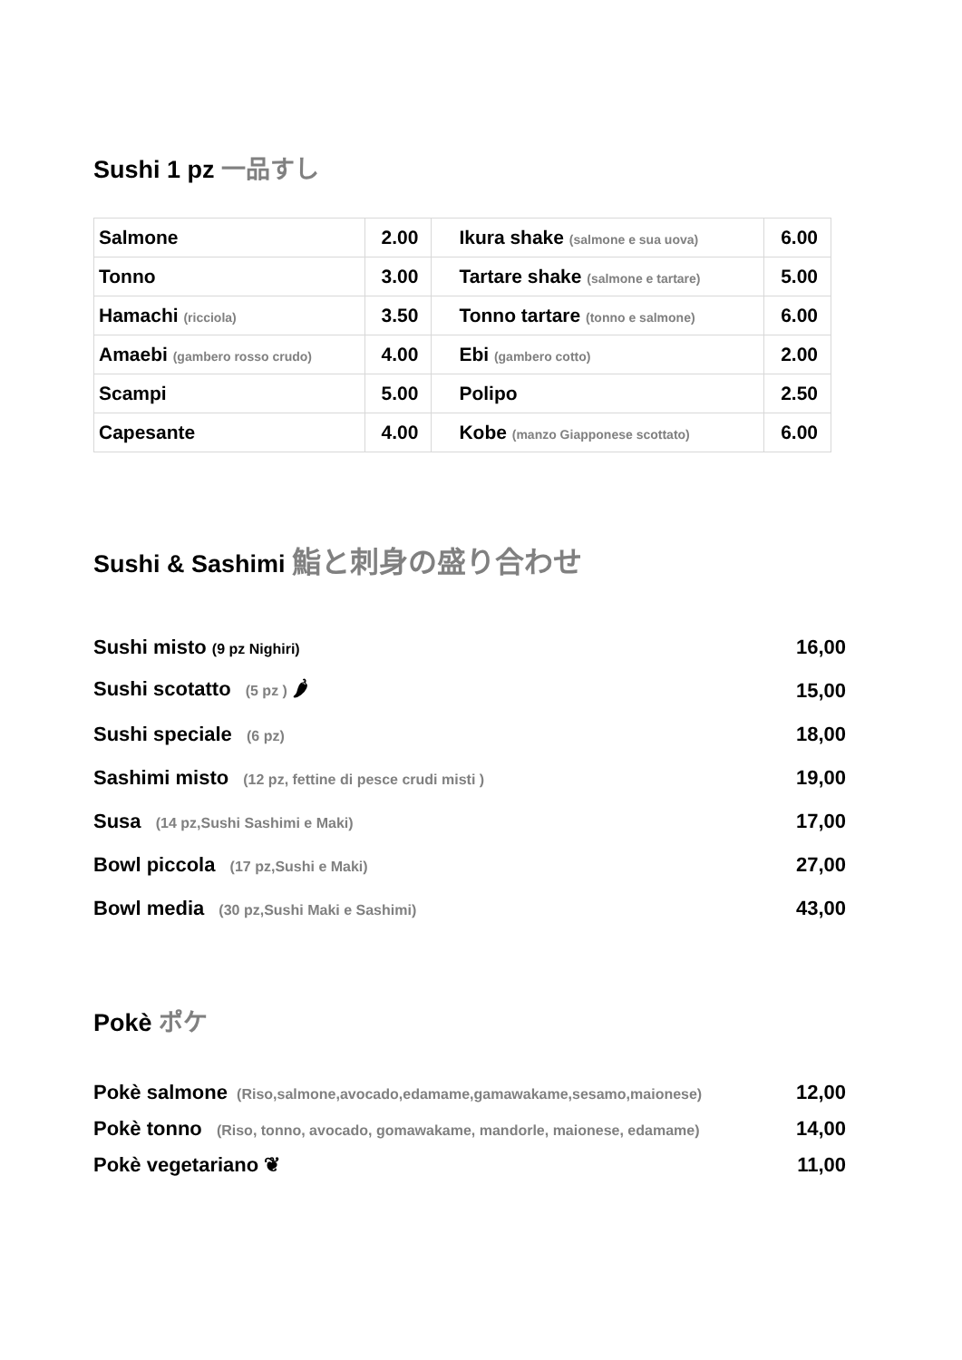Sushi 1 pz 一品すし
| Salmone | 2.00 | Ikura shake (salmone e sua uova) | 6.00 |
| Tonno | 3.00 | Tartare shake (salmone e tartare) | 5.00 |
| Hamachi (ricciola) | 3.50 | Tonno tartare (tonno e salmone) | 6.00 |
| Amaebi (gambero rosso crudo) | 4.00 | Ebi (gambero cotto) | 2.00 |
| Scampi | 5.00 | Polipo | 2.50 |
| Capesante | 4.00 | Kobe (manzo Giapponese scottato) | 6.00 |
Sushi & Sashimi 鮨と刺身の盛り合わせ
Sushi misto (9 pz Nighiri) 16,00
Sushi scotatto (5 pz ) 🌶 15,00
Sushi speciale (6 pz) 18,00
Sashimi misto (12 pz, fettine di pesce crudi misti ) 19,00
Susa (14 pz,Sushi Sashimi e Maki) 17,00
Bowl piccola (17 pz,Sushi e Maki) 27,00
Bowl media (30 pz,Sushi Maki e Sashimi) 43,00
Pokè ポケ
Pokè salmone (Riso,salmone,avocado,edamame,gamawakame,sesamo,maionese) 12,00
Pokè tonno (Riso, tonno, avocado, gomawakame, mandorle, maionese, edamame) 14,00
Pokè vegetariano ❦ 11,00